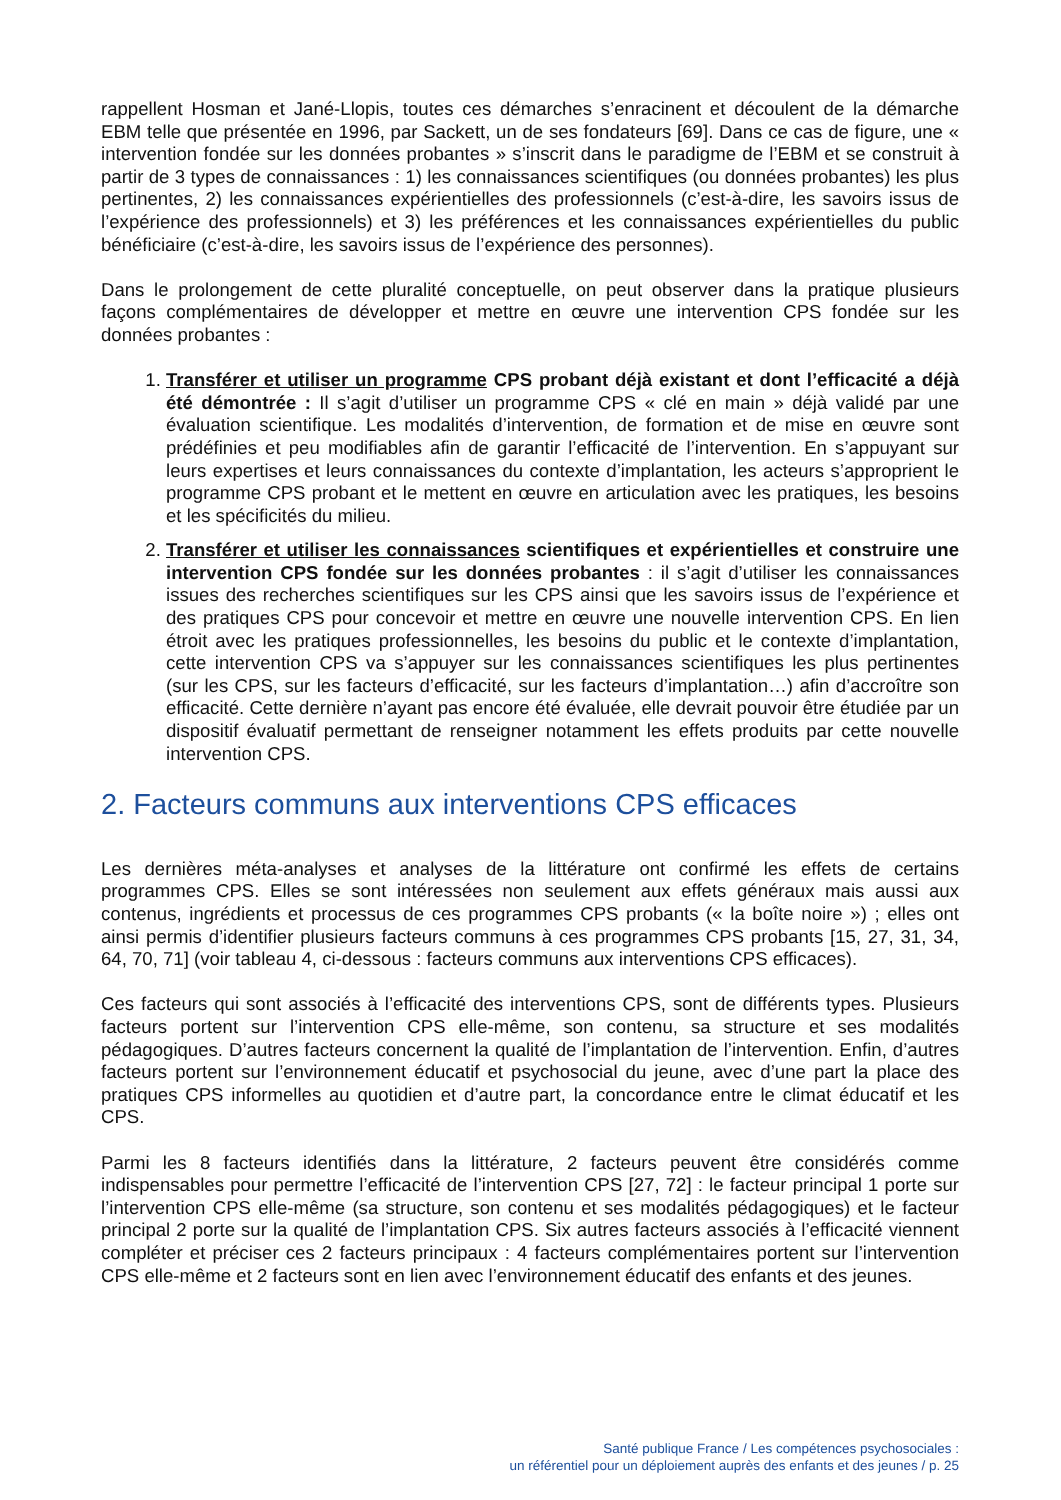rappellent Hosman et Jané-Llopis, toutes ces démarches s’enracinent et découlent de la démarche EBM telle que présentée en 1996, par Sackett, un de ses fondateurs [69]. Dans ce cas de figure, une « intervention fondée sur les données probantes » s’inscrit dans le paradigme de l’EBM et se construit à partir de 3 types de connaissances : 1) les connaissances scientifiques (ou données probantes) les plus pertinentes, 2) les connaissances expérientielles des professionnels (c’est-à-dire, les savoirs issus de l’expérience des professionnels) et 3) les préférences et les connaissances expérientielles du public bénéficiaire (c’est-à-dire, les savoirs issus de l’expérience des personnes).
Dans le prolongement de cette pluralité conceptuelle, on peut observer dans la pratique plusieurs façons complémentaires de développer et mettre en œuvre une intervention CPS fondée sur les données probantes :
1. Transférer et utiliser un programme CPS probant déjà existant et dont l’efficacité a déjà été démontrée : Il s’agit d’utiliser un programme CPS « clé en main » déjà validé par une évaluation scientifique. Les modalités d’intervention, de formation et de mise en œuvre sont prédéfinies et peu modifiables afin de garantir l’efficacité de l’intervention. En s’appuyant sur leurs expertises et leurs connaissances du contexte d’implantation, les acteurs s’approprient le programme CPS probant et le mettent en œuvre en articulation avec les pratiques, les besoins et les spécificités du milieu.
2. Transférer et utiliser les connaissances scientifiques et expérientielles et construire une intervention CPS fondée sur les données probantes : il s’agit d’utiliser les connaissances issues des recherches scientifiques sur les CPS ainsi que les savoirs issus de l’expérience et des pratiques CPS pour concevoir et mettre en œuvre une nouvelle intervention CPS. En lien étroit avec les pratiques professionnelles, les besoins du public et le contexte d’implantation, cette intervention CPS va s’appuyer sur les connaissances scientifiques les plus pertinentes (sur les CPS, sur les facteurs d’efficacité, sur les facteurs d’implantation…) afin d’accroître son efficacité. Cette dernière n’ayant pas encore été évaluée, elle devrait pouvoir être étudiée par un dispositif évaluatif permettant de renseigner notamment les effets produits par cette nouvelle intervention CPS.
2. Facteurs communs aux interventions CPS efficaces
Les dernières méta-analyses et analyses de la littérature ont confirmé les effets de certains programmes CPS. Elles se sont intéressées non seulement aux effets généraux mais aussi aux contenus, ingrédients et processus de ces programmes CPS probants (« la boîte noire ») ; elles ont ainsi permis d’identifier plusieurs facteurs communs à ces programmes CPS probants [15, 27, 31, 34, 64, 70, 71] (voir tableau 4, ci-dessous : facteurs communs aux interventions CPS efficaces).
Ces facteurs qui sont associés à l’efficacité des interventions CPS, sont de différents types. Plusieurs facteurs portent sur l’intervention CPS elle-même, son contenu, sa structure et ses modalités pédagogiques. D’autres facteurs concernent la qualité de l’implantation de l’intervention. Enfin, d’autres facteurs portent sur l’environnement éducatif et psychosocial du jeune, avec d’une part la place des pratiques CPS informelles au quotidien et d’autre part, la concordance entre le climat éducatif et les CPS.
Parmi les 8 facteurs identifiés dans la littérature, 2 facteurs peuvent être considérés comme indispensables pour permettre l’efficacité de l’intervention CPS [27, 72] : le facteur principal 1 porte sur l’intervention CPS elle-même (sa structure, son contenu et ses modalités pédagogiques) et le facteur principal 2 porte sur la qualité de l’implantation CPS. Six autres facteurs associés à l’efficacité viennent compléter et préciser ces 2 facteurs principaux : 4 facteurs complémentaires portent sur l’intervention CPS elle-même et 2 facteurs sont en lien avec l’environnement éducatif des enfants et des jeunes.
Santé publique France / Les compétences psychosociales :
un référentiel pour un déploiement auprès des enfants et des jeunes / p. 25